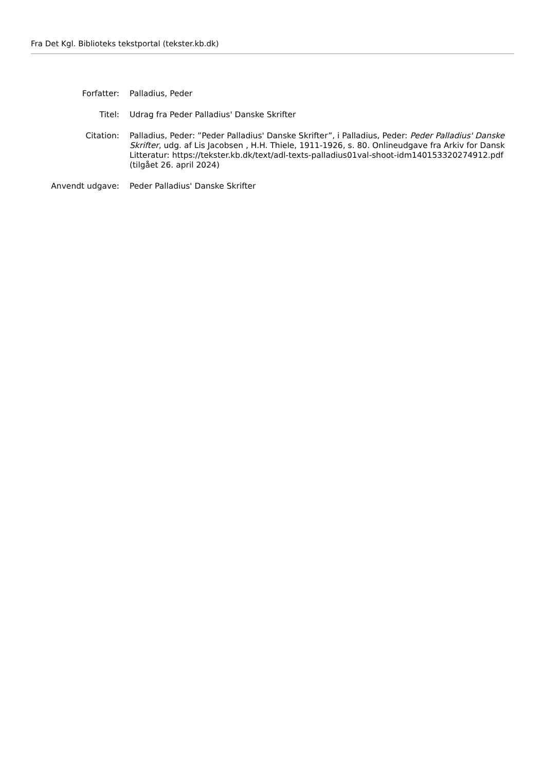Fra Det Kgl. Biblioteks tekstportal (tekster.kb.dk)
| Forfatter: | Palladius, Peder |
| Titel: | Udrag fra Peder Palladius' Danske Skrifter |
| Citation: | Palladius, Peder: ”Peder Palladius' Danske Skrifter”, i Palladius, Peder: Peder Palladius' Danske Skrifter , udg. af Lis Jacobsen , H.H. Thiele, 1911-1926, s. 80. Onlineudgave fra Arkiv for Dansk Litteratur: https://tekster.kb.dk/text/adl-texts-palladius01val-shoot-idm140153320274912.pdf (tilgået 26. april 2024) |
| Anvendt udgave: | Peder Palladius' Danske Skrifter |